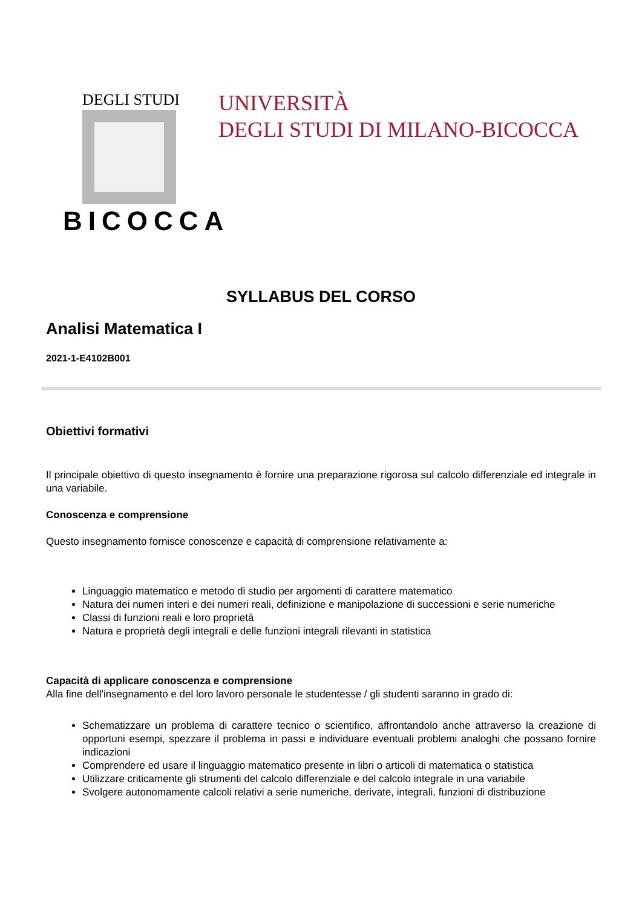DEGLI STUDI
BICOCCA
UNIVERSITÀ
DEGLI STUDI DI MILANO-BICOCCA
SYLLABUS DEL CORSO
Analisi Matematica I
2021-1-E4102B001
Obiettivi formativi
Il principale obiettivo di questo insegnamento è fornire una preparazione rigorosa sul calcolo differenziale ed integrale in una variabile.
Conoscenza e comprensione
Questo insegnamento fornisce conoscenze e capacità di comprensione relativamente a:
Linguaggio matematico e metodo di studio per argomenti di carattere matematico
Natura dei numeri interi e dei numeri reali, definizione e manipolazione di successioni e serie numeriche
Classi di funzioni reali e loro proprietà
Natura e proprietà degli integrali e delle funzioni integrali rilevanti in statistica
Capacità di applicare conoscenza e comprensione
Alla fine dell'insegnamento e del loro lavoro personale le studentesse / gli studenti saranno in grado di:
Schematizzare un problema di carattere tecnico o scientifico, affrontandolo anche attraverso la creazione di opportuni esempi, spezzare il problema in passi e individuare eventuali problemi analoghi che possano fornire indicazioni
Comprendere ed usare il linguaggio matematico presente in libri o articoli di matematica o statistica
Utilizzare criticamente gli strumenti del calcolo differenziale e del calcolo integrale in una variabile
Svolgere autonomamente calcoli relativi a serie numeriche, derivate, integrali, funzioni di distribuzione